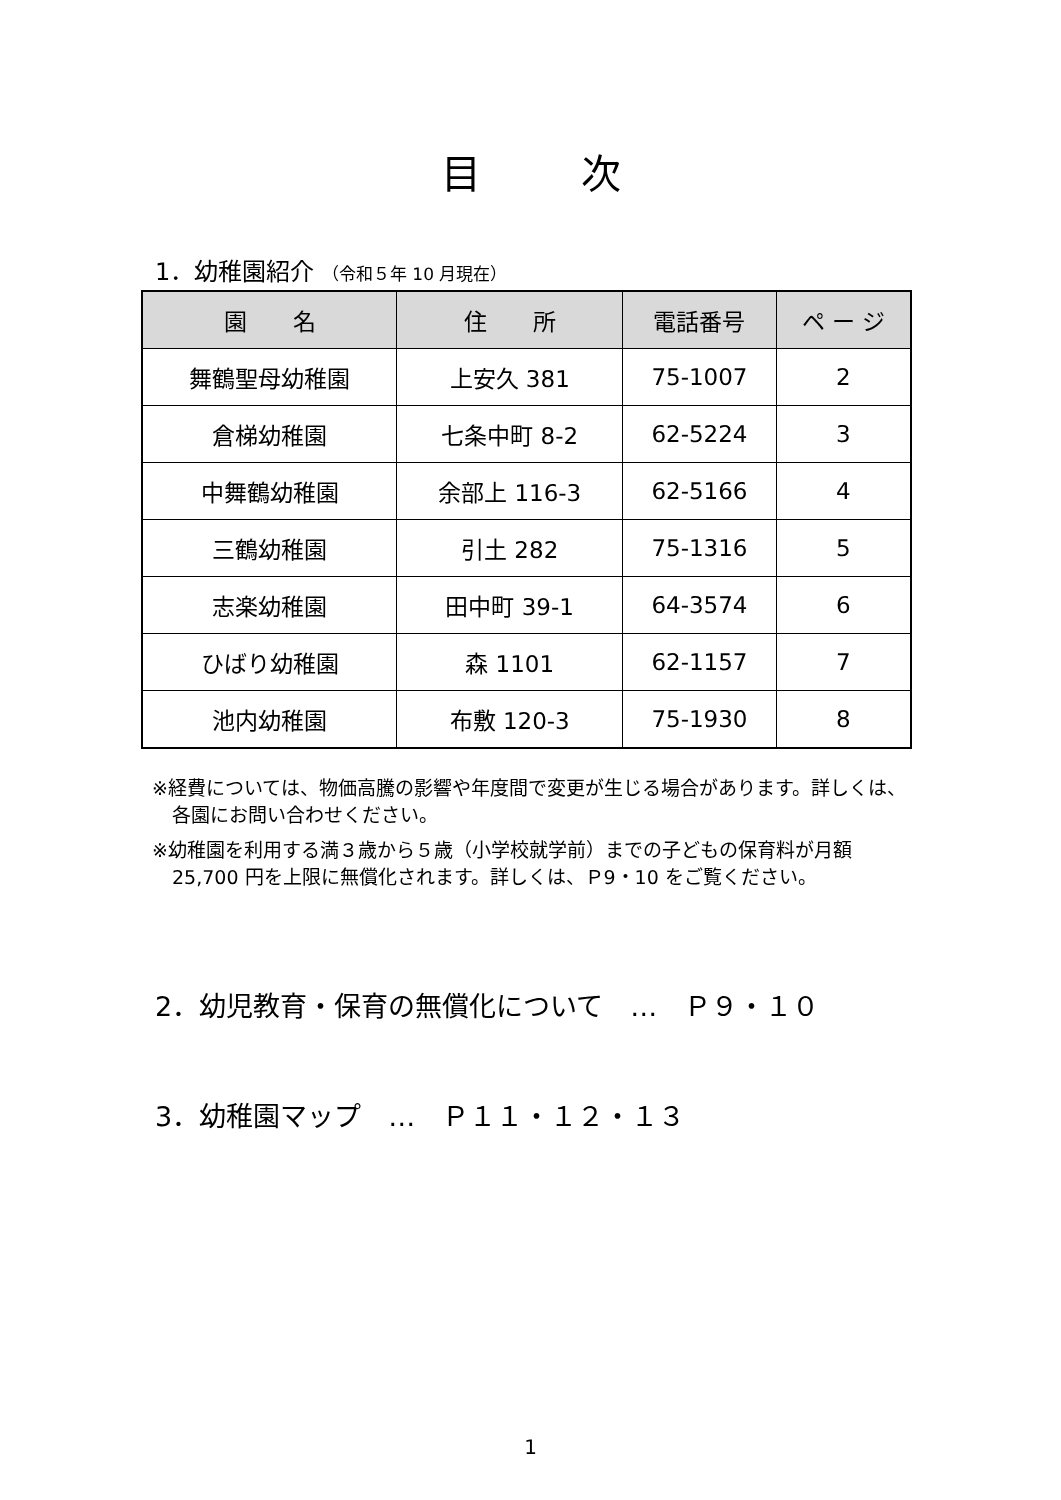目次
1．幼稚園紹介 （令和５年 10 月現在）
| 園 名 | 住 所 | 電話番号 | ペ ー ジ |
| --- | --- | --- | --- |
| 舞鶴聖母幼稚園 | 上安久 381 | 75-1007 | 2 |
| 倉梯幼稚園 | 七条中町 8-2 | 62-5224 | 3 |
| 中舞鶴幼稚園 | 余部上 116-3 | 62-5166 | 4 |
| 三鶴幼稚園 | 引土 282 | 75-1316 | 5 |
| 志楽幼稚園 | 田中町 39-1 | 64-3574 | 6 |
| ひばり幼稚園 | 森 1101 | 62-1157 | 7 |
| 池内幼稚園 | 布敷 120-3 | 75-1930 | 8 |
※経費については、物価高騰の影響や年度間で変更が生じる場合があります。詳しくは、各園にお問い合わせください。
※幼稚園を利用する満３歳から５歳（小学校就学前）までの子どもの保育料が月額 25,700 円を上限に無償化されます。詳しくは、Ｐ9・10 をご覧ください。
2．幼児教育・保育の無償化について　…　Ｐ９・１０
3．幼稚園マップ　…　Ｐ１１・１２・１３
1